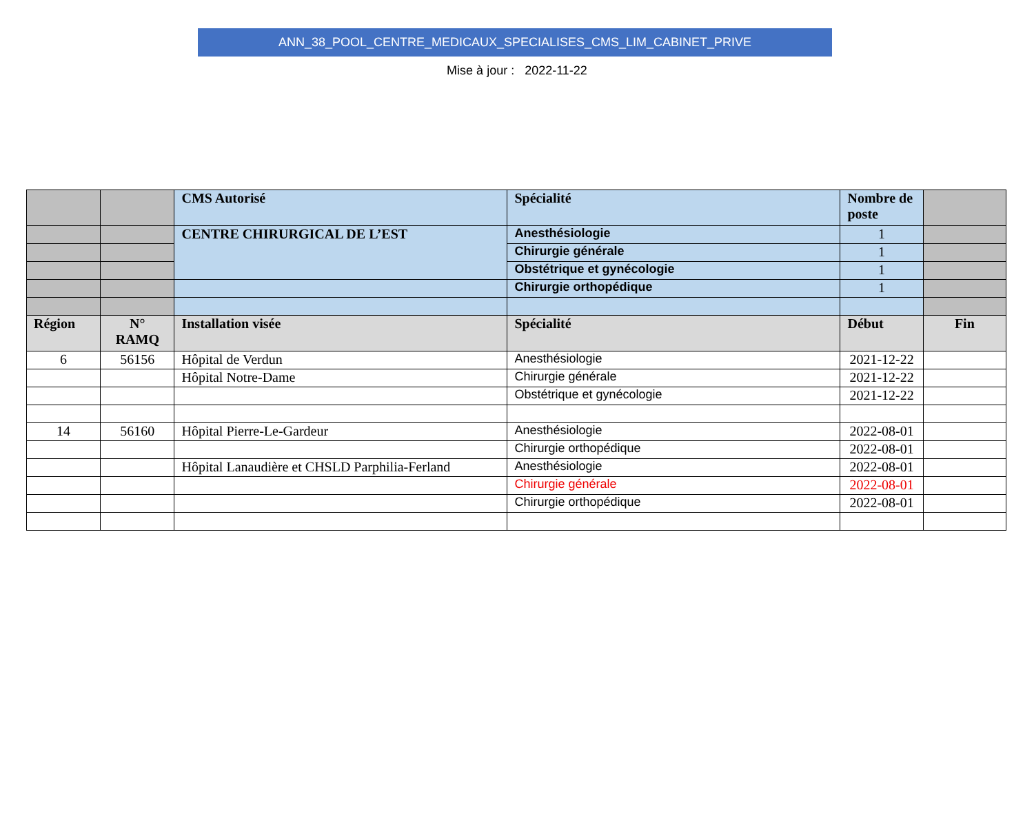ANN_38_POOL_CENTRE_MEDICAUX_SPECIALISES_CMS_LIM_CABINET_PRIVE
Mise à jour : 2022-11-22
| | | CMS Autorisé | Spécialité | Nombre de poste | |
| --- | --- | --- | --- | --- | --- |
| | | CENTRE CHIRURGICAL DE L’EST | Anesthésiologie | 1 | |
| | | | Chirurgie générale | 1 | |
| | | | Obstétrique et gynécologie | 1 | |
| | | | Chirurgie orthopédique | 1 | |
| Région | N° RAMQ | Installation visée | Spécialité | Début | Fin |
| 6 | 56156 | Hôpital de Verdun | Anesthésiologie | 2021-12-22 | |
| | | Hôpital Notre-Dame | Chirurgie générale | 2021-12-22 | |
| | | | Obstétrique et gynécologie | 2021-12-22 | |
| 14 | 56160 | Hôpital Pierre-Le-Gardeur | Anesthésiologie | 2022-08-01 | |
| | | | Chirurgie orthopédique | 2022-08-01 | |
| | | Hôpital Lanaudière et CHSLD Parphilia-Ferland | Anesthésiologie | 2022-08-01 | |
| | | | Chirurgie générale | 2022-08-01 | |
| | | | Chirurgie orthopédique | 2022-08-01 | |